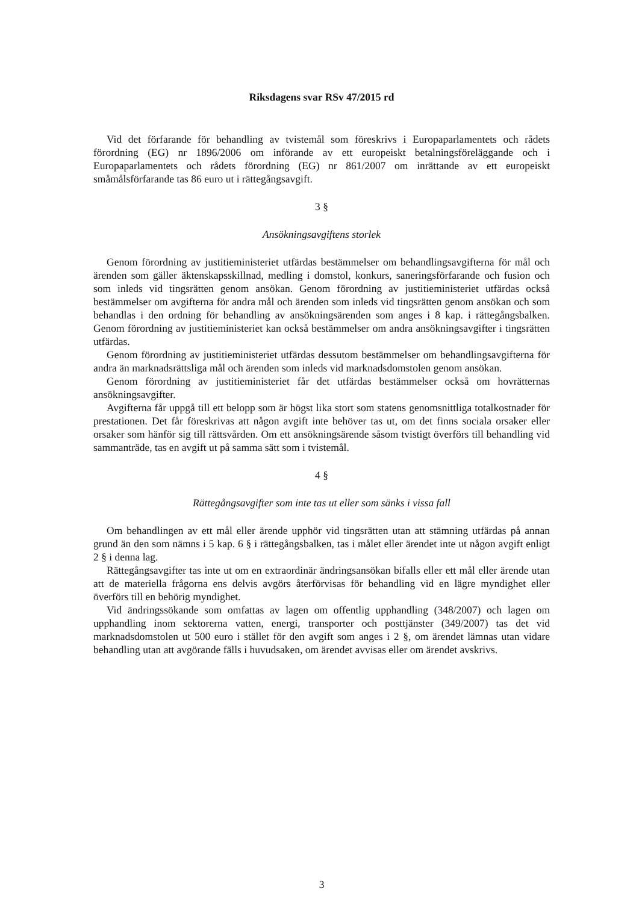Riksdagens svar RSv 47/2015 rd
Vid det förfarande för behandling av tvistemål som föreskrivs i Europaparlamentets och rådets förordning (EG) nr 1896/2006 om införande av ett europeiskt betalningsföreläggande och i Europaparlamentets och rådets förordning (EG) nr 861/2007 om inrättande av ett europeiskt småmålsförfarande tas 86 euro ut i rättegångsavgift.
3 §
Ansökningsavgiftens storlek
Genom förordning av justitieministeriet utfärdas bestämmelser om behandlingsavgifterna för mål och ärenden som gäller äktenskapsskillnad, medling i domstol, konkurs, saneringsförfarande och fusion och som inleds vid tingsrätten genom ansökan. Genom förordning av justitieministeriet utfärdas också bestämmelser om avgifterna för andra mål och ärenden som inleds vid tingsrätten genom ansökan och som behandlas i den ordning för behandling av ansökningsärenden som anges i 8 kap. i rättegångsbalken. Genom förordning av justitieministeriet kan också bestämmelser om andra ansökningsavgifter i tingsrätten utfärdas.
Genom förordning av justitieministeriet utfärdas dessutom bestämmelser om behandlingsavgifterna för andra än marknadsrättsliga mål och ärenden som inleds vid marknadsdomstolen genom ansökan.
Genom förordning av justitieministeriet får det utfärdas bestämmelser också om hovrätternas ansökningsavgifter.
Avgifterna får uppgå till ett belopp som är högst lika stort som statens genomsnittliga totalkostnader för prestationen. Det får föreskrivas att någon avgift inte behöver tas ut, om det finns sociala orsaker eller orsaker som hänför sig till rättsvården. Om ett ansökningsärende såsom tvistigt överförs till behandling vid sammanträde, tas en avgift ut på samma sätt som i tvistemål.
4 §
Rättegångsavgifter som inte tas ut eller som sänks i vissa fall
Om behandlingen av ett mål eller ärende upphör vid tingsrätten utan att stämning utfärdas på annan grund än den som nämns i 5 kap. 6 § i rättegångsbalken, tas i målet eller ärendet inte ut någon avgift enligt 2 § i denna lag.
Rättegångsavgifter tas inte ut om en extraordinär ändringsansökan bifalls eller ett mål eller ärende utan att de materiella frågorna ens delvis avgörs återförvisas för behandling vid en lägre myndighet eller överförs till en behörig myndighet.
Vid ändringssökande som omfattas av lagen om offentlig upphandling (348/2007) och lagen om upphandling inom sektorerna vatten, energi, transporter och posttjänster (349/2007) tas det vid marknadsdomstolen ut 500 euro i stället för den avgift som anges i 2 §, om ärendet lämnas utan vidare behandling utan att avgörande fälls i huvudsaken, om ärendet avvisas eller om ärendet avskrivs.
3